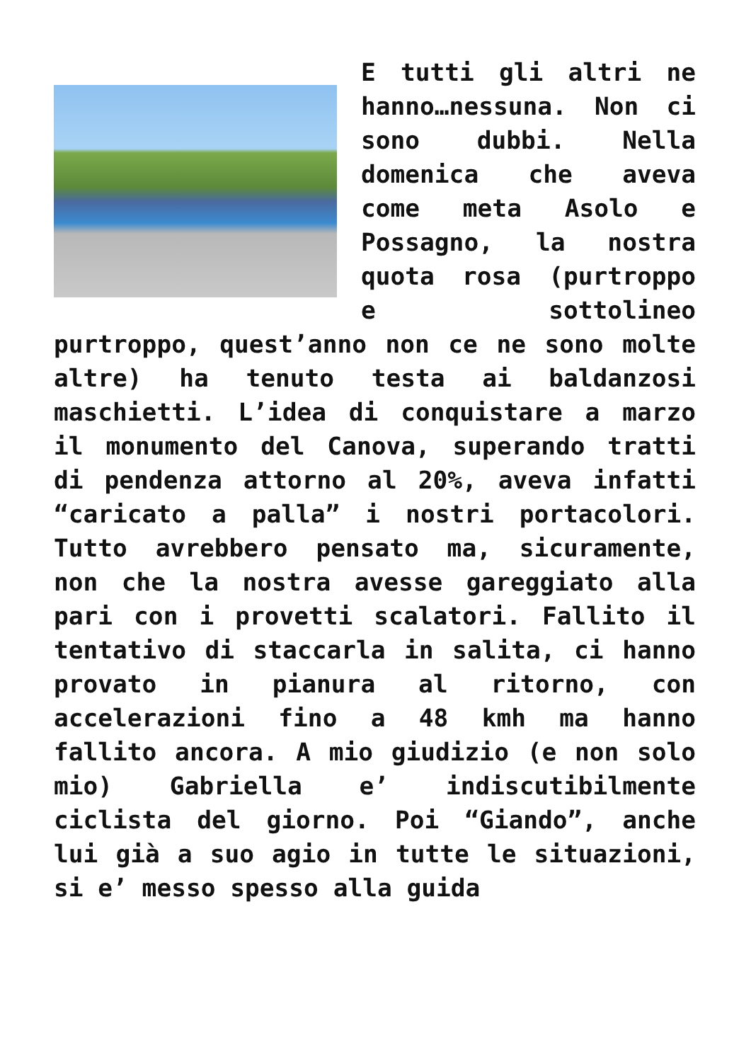E tutti gli altri ne hanno…nessuna. Non ci sono dubbi. Nella domenica che aveva come meta Asolo e Possagno, la nostra quota rosa (purtroppo e sottolineo purtroppo, quest’anno non ce ne sono molte altre) ha tenuto testa ai baldanzosi maschietti. L’idea di conquistare a marzo il monumento del Canova, superando tratti di pendenza attorno al 20%, aveva infatti “caricato a palla” i nostri portacolori. Tutto avrebbero pensato ma, sicuramente, non che la nostra avesse gareggiato alla pari con i provetti scalatori. Fallito il tentativo di staccarla in salita, ci hanno provato in pianura al ritorno, con accelerazioni fino a 48 kmh ma hanno fallito ancora. A mio giudizio (e non solo mio) Gabriella e’ indiscutibilmente ciclista del giorno. Poi “Giando”, anche lui già a suo agio in tutte le situazioni, si e’ messo spesso alla guida